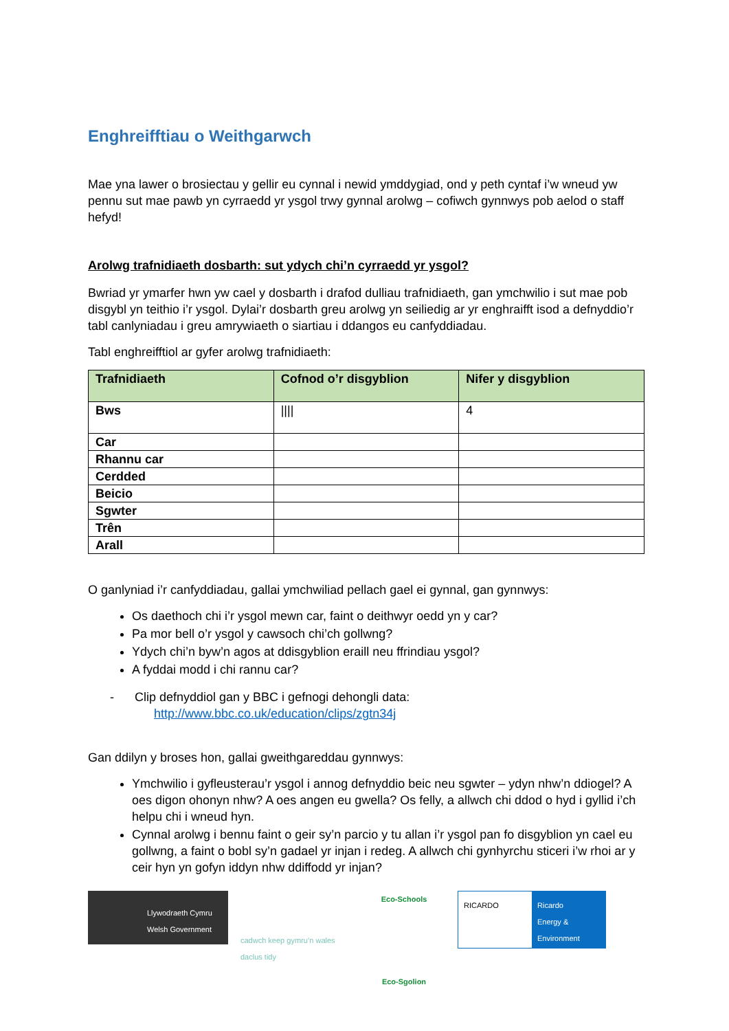Enghreifftiau o Weithgarwch
Mae yna lawer o brosiectau y gellir eu cynnal i newid ymddygiad, ond y peth cyntaf i’w wneud yw pennu sut mae pawb yn cyrraedd yr ysgol trwy gynnal arolwg – cofiwch gynnwys pob aelod o staff hefyd!
Arolwg trafnidiaeth dosbarth: sut ydych chi’n cyrraedd yr ysgol?
Bwriad yr ymarfer hwn yw cael y dosbarth i drafod dulliau trafnidiaeth, gan ymchwilio i sut mae pob disgybl yn teithio i’r ysgol. Dylai’r dosbarth greu arolwg yn seiliedig ar yr enghraifft isod a defnyddio’r tabl canlyniadau i greu amrywiaeth o siartiau i ddangos eu canfyddiadau.
Tabl enghreifftiol ar gyfer arolwg trafnidiaeth:
| Trafnidiaeth | Cofnod o’r disgyblion | Nifer y disgyblion |
| --- | --- | --- |
| Bws | //// | 4 |
| Car | | |
| Rhannu car | | |
| Cerdded | | |
| Beicio | | |
| Sgwter | | |
| Trên | | |
| Arall | | |
O ganlyniad i’r canfyddiadau, gallai ymchwiliad pellach gael ei gynnal, gan gynnwys:
Os daethoch chi i’r ysgol mewn car, faint o deithwyr oedd yn y car?
Pa mor bell o’r ysgol y cawsoch chi’ch gollwng?
Ydych chi’n byw’n agos at ddisgyblion eraill neu ffrindiau ysgol?
A fyddai modd i chi rannu car?
- Clip defnyddiol gan y BBC i gefnogi dehongli data:
http://www.bbc.co.uk/education/clips/zgtn34j
Gan ddilyn y broses hon, gallai gweithgareddau gynnwys:
Ymchwilio i gyfleusterau’r ysgol i annog defnyddio beic neu sgwter – ydyn nhw’n ddiogel? A oes digon ohonyn nhw? A oes angen eu gwella? Os felly, a allwch chi ddod o hyd i gyllid i’ch helpu chi i wneud hyn.
Cynnal arolwg i bennu faint o geir sy’n parcio y tu allan i’r ysgol pan fo disgyblion yn cael eu gollwng, a faint o bobl sy’n gadael yr injan i redeg. A allwch chi gynhyrchu sticeri i’w rhoi ar y ceir hyn yn gofyn iddyn nhw ddiffodd yr injan?
Llywodraeth Cymru
Welsh Government
cadwch keep gymru’n wales daclus tidy
Eco-Schools
Eco-Sgolion
RICARDO Ricardo
Energy & Environment